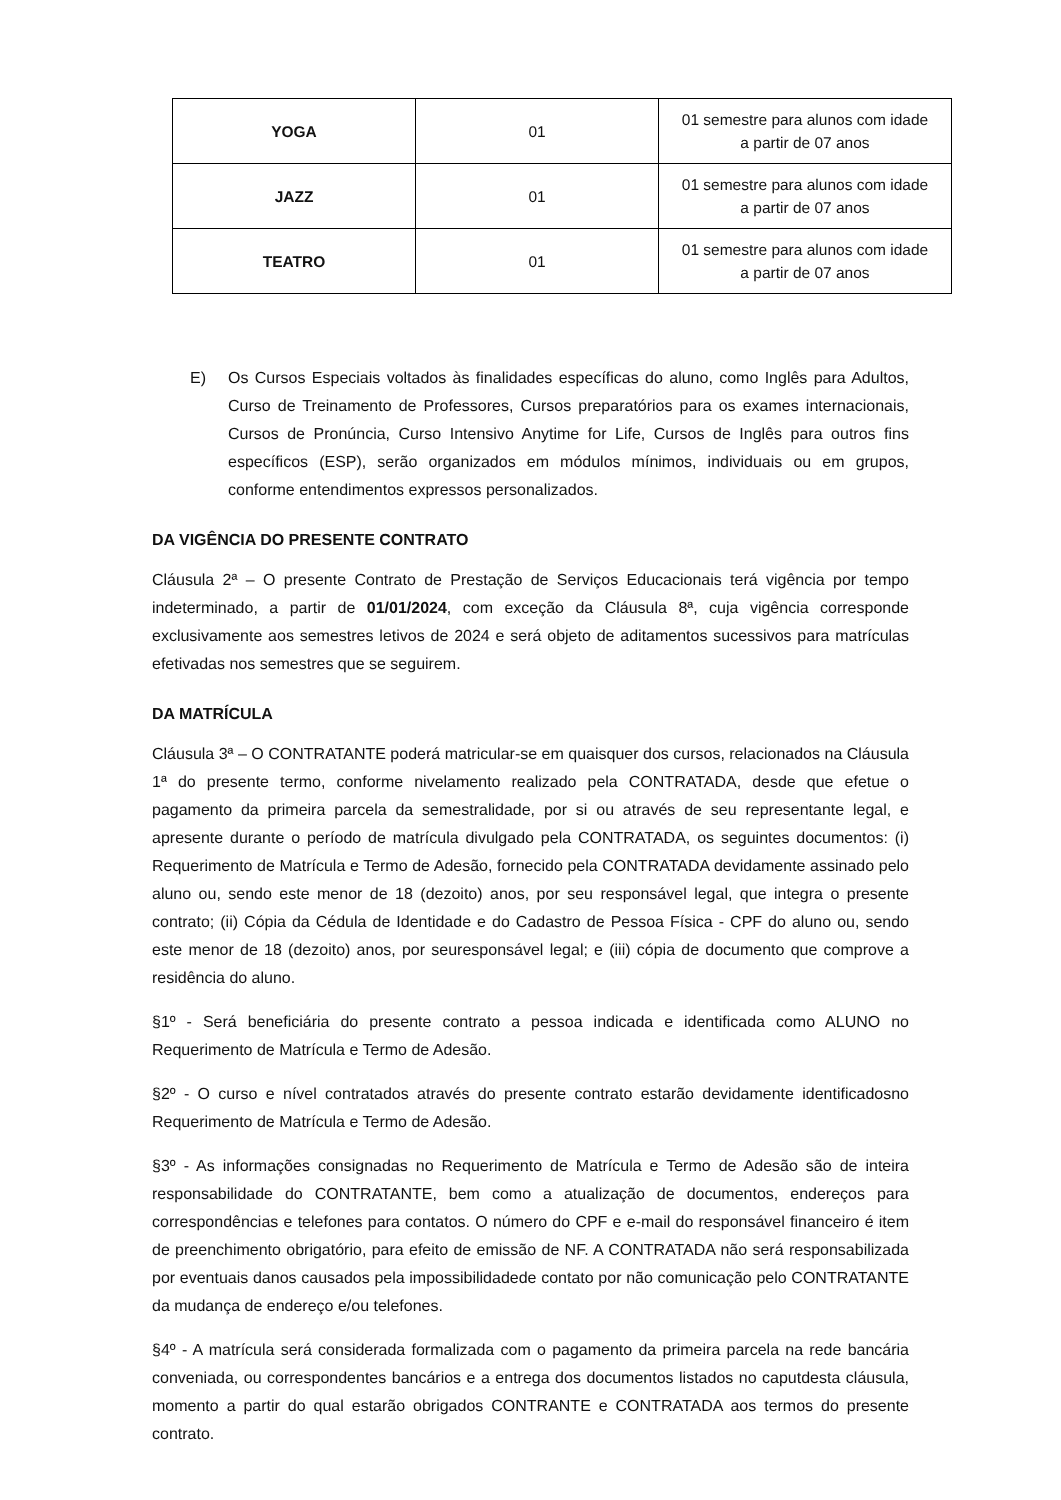| YOGA | 01 | 01 semestre para alunos com idade a partir de 07 anos |
| JAZZ | 01 | 01 semestre para alunos com idade a partir de 07 anos |
| TEATRO | 01 | 01 semestre para alunos com idade a partir de 07 anos |
E) Os Cursos Especiais voltados às finalidades específicas do aluno, como Inglês para Adultos, Curso de Treinamento de Professores, Cursos preparatórios para os exames internacionais, Cursos de Pronúncia, Curso Intensivo Anytime for Life, Cursos de Inglês para outros fins específicos (ESP), serão organizados em módulos mínimos, individuais ou em grupos, conforme entendimentos expressos personalizados.
DA VIGÊNCIA DO PRESENTE CONTRATO
Cláusula 2ª – O presente Contrato de Prestação de Serviços Educacionais terá vigência por tempo indeterminado, a partir de 01/01/2024, com exceção da Cláusula 8ª, cuja vigência corresponde exclusivamente aos semestres letivos de 2024 e será objeto de aditamentos sucessivos para matrículas efetivadas nos semestres que se seguirem.
DA MATRÍCULA
Cláusula 3ª – O CONTRATANTE poderá matricular-se em quaisquer dos cursos, relacionados na Cláusula 1ª do presente termo, conforme nivelamento realizado pela CONTRATADA, desde que efetue o pagamento da primeira parcela da semestralidade, por si ou através de seu representante legal, e apresente durante o período de matrícula divulgado pela CONTRATADA, os seguintes documentos: (i) Requerimento de Matrícula e Termo de Adesão, fornecido pela CONTRATADA devidamente assinado pelo aluno ou, sendo este menor de 18 (dezoito) anos, por seu responsável legal, que integra o presente contrato; (ii) Cópia da Cédula de Identidade e do Cadastro de Pessoa Física - CPF do aluno ou, sendo este menor de 18 (dezoito) anos, por seuresponsável legal; e (iii) cópia de documento que comprove a residência do aluno.
§1º - Será beneficiária do presente contrato a pessoa indicada e identificada como ALUNO no Requerimento de Matrícula e Termo de Adesão.
§2º - O curso e nível contratados através do presente contrato estarão devidamente identificadosno Requerimento de Matrícula e Termo de Adesão.
§3º - As informações consignadas no Requerimento de Matrícula e Termo de Adesão são de inteira responsabilidade do CONTRATANTE, bem como a atualização de documentos, endereços para correspondências e telefones para contatos. O número do CPF e e-mail do responsável financeiro é item de preenchimento obrigatório, para efeito de emissão de NF. A CONTRATADA não será responsabilizada por eventuais danos causados pela impossibilidadede contato por não comunicação pelo CONTRATANTE da mudança de endereço e/ou telefones.
§4º - A matrícula será considerada formalizada com o pagamento da primeira parcela na rede bancária conveniada, ou correspondentes bancários e a entrega dos documentos listados no caputdesta cláusula, momento a partir do qual estarão obrigados CONTRANTE e CONTRATADA aos termos do presente contrato.